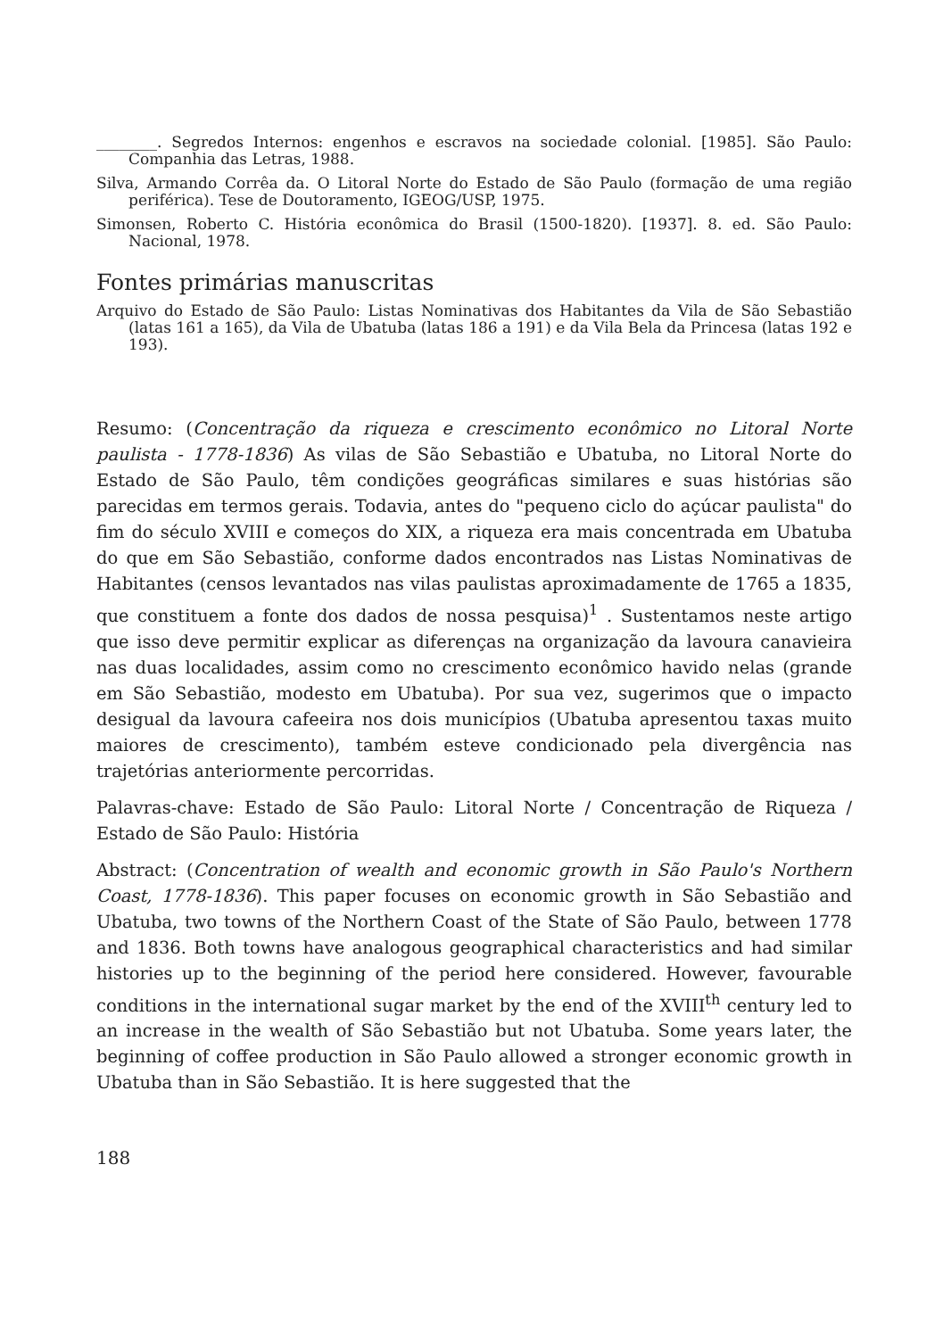________. Segredos Internos: engenhos e escravos na sociedade colonial. [1985]. São Paulo: Companhia das Letras, 1988.
Silva, Armando Corrêa da. O Litoral Norte do Estado de São Paulo (formação de uma região periférica). Tese de Doutoramento, IGEOG/USP, 1975.
Simonsen, Roberto C. História econômica do Brasil (1500-1820). [1937]. 8. ed. São Paulo: Nacional, 1978.
Fontes primárias manuscritas
Arquivo do Estado de São Paulo: Listas Nominativas dos Habitantes da Vila de São Sebastião (latas 161 a 165), da Vila de Ubatuba (latas 186 a 191) e da Vila Bela da Princesa (latas 192 e 193).
Resumo: (Concentração da riqueza e crescimento econômico no Litoral Norte paulista - 1778-1836) As vilas de São Sebastião e Ubatuba, no Litoral Norte do Estado de São Paulo, têm condições geográficas similares e suas histórias são parecidas em termos gerais. Todavia, antes do "pequeno ciclo do açúcar paulista" do fim do século XVIII e começos do XIX, a riqueza era mais concentrada em Ubatuba do que em São Sebastião, conforme dados encontrados nas Listas Nominativas de Habitantes (censos levantados nas vilas paulistas aproximadamente de 1765 a 1835, que constituem a fonte dos dados de nossa pesquisa)<sup>1</sup> . Sustentamos neste artigo que isso deve permitir explicar as diferenças na organização da lavoura canavieira nas duas localidades, assim como no crescimento econômico havido nelas (grande em São Sebastião, modesto em Ubatuba). Por sua vez, sugerimos que o impacto desigual da lavoura cafeeira nos dois municípios (Ubatuba apresentou taxas muito maiores de crescimento), também esteve condicionado pela divergência nas trajetórias anteriormente percorridas.
Palavras-chave: Estado de São Paulo: Litoral Norte / Concentração de Riqueza / Estado de São Paulo: História
Abstract: (Concentration of wealth and economic growth in São Paulo's Northern Coast, 1778-1836). This paper focuses on economic growth in São Sebastião and Ubatuba, two towns of the Northern Coast of the State of São Paulo, between 1778 and 1836. Both towns have analogous geographical characteristics and had similar histories up to the beginning of the period here considered. However, favourable conditions in the international sugar market by the end of the XVIII<sup>th</sup> century led to an increase in the wealth of São Sebastião but not Ubatuba. Some years later, the beginning of coffee production in São Paulo allowed a stronger economic growth in Ubatuba than in São Sebastião. It is here suggested that the
188